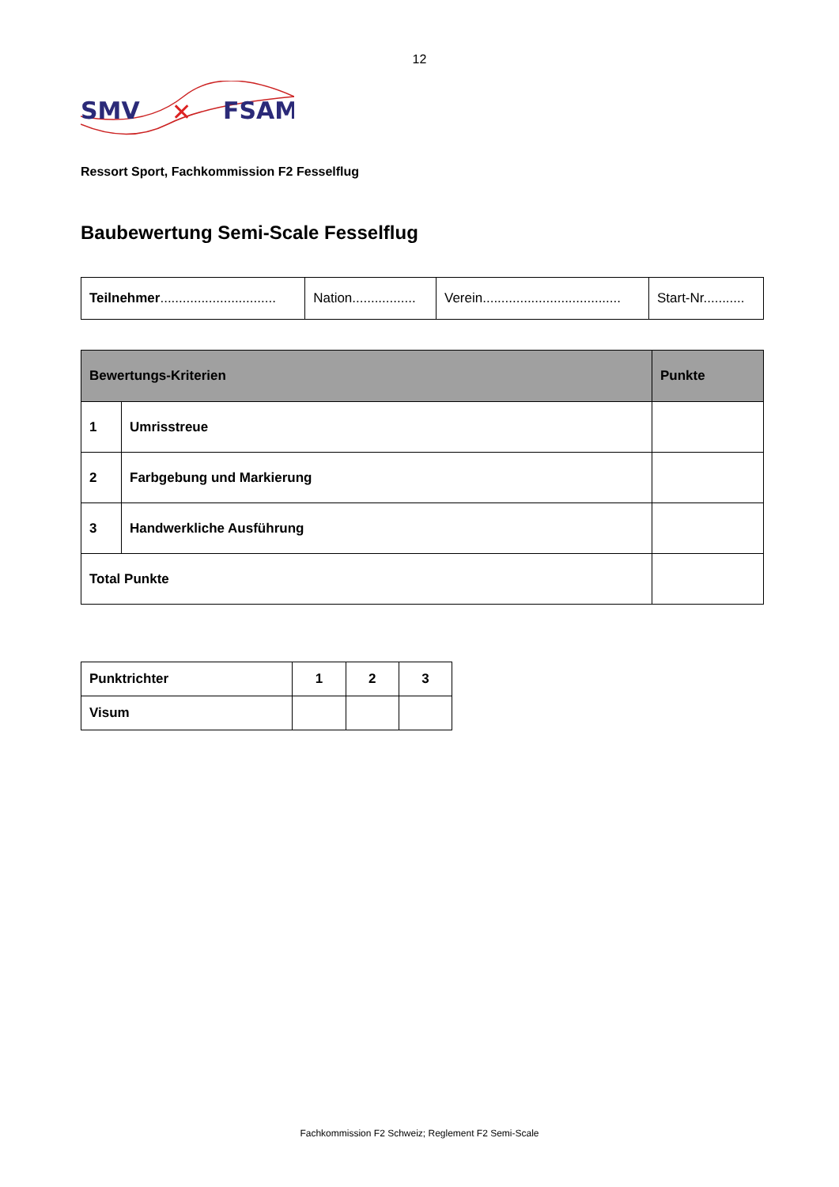12
SMV
FSAM
✕
Ressort Sport, Fachkommission F2 Fesselflug
Baubewertung Semi-Scale Fesselflug
| Teilnehmer ............................... | Nation................. | Verein..................................... | Start-Nr........... |
| Bewertungs-Kriterien | | Punkte |
| --- | --- | --- |
| 1 | Umrisstreue | |
| 2 | Farbgebung und Markierung | |
| 3 | Handwerkliche Ausführung | |
| Total Punkte | | |
| Punktrichter | 1 | 2 | 3 |
| Visum | | | |
Fachkommission F2 Schweiz; Reglement F2 Semi-Scale